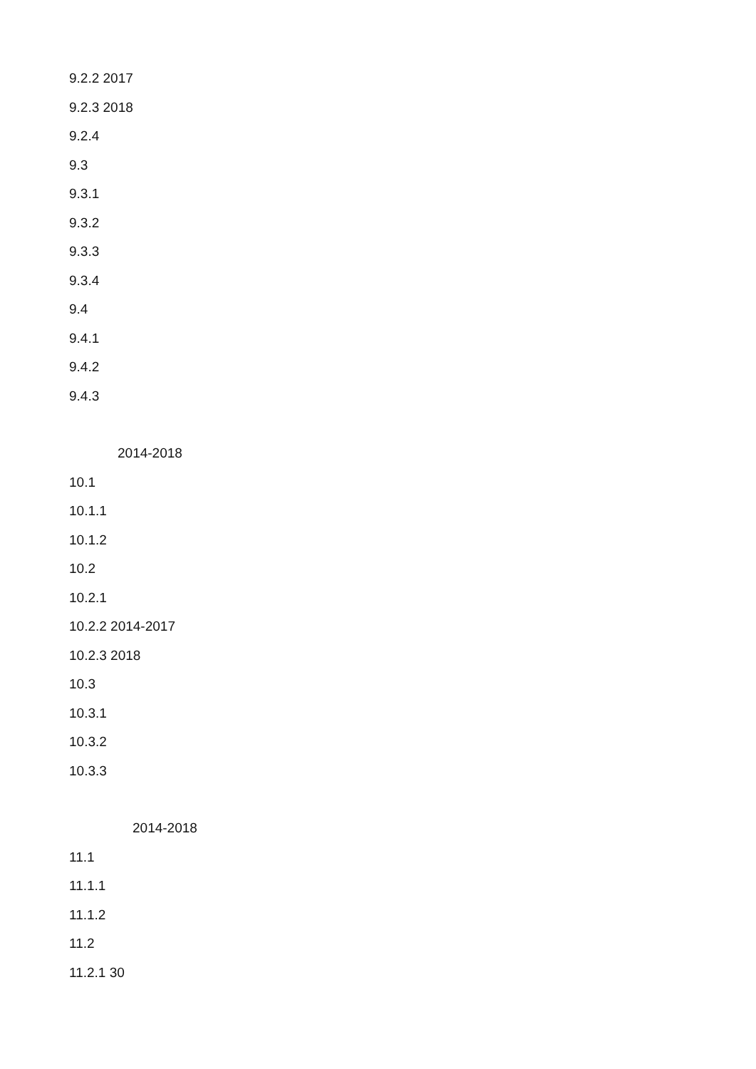9.2.2 2017
9.2.3 2018
9.2.4
9.3
9.3.1
9.3.2
9.3.3
9.3.4
9.4
9.4.1
9.4.2
9.4.3
2014-2018
10.1
10.1.1
10.1.2
10.2
10.2.1
10.2.2 2014-2017
10.2.3 2018
10.3
10.3.1
10.3.2
10.3.3
2014-2018
11.1
11.1.1
11.1.2
11.2
11.2.1 30